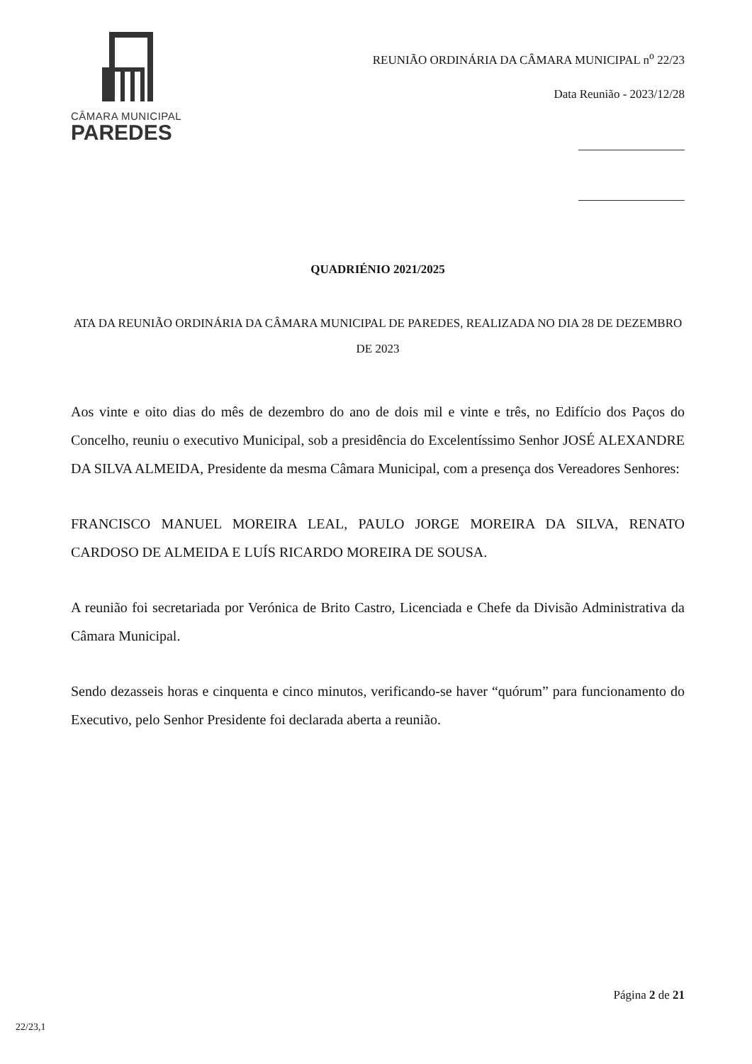CÂMARA MUNICIPAL
PAREDES
REUNIÃO ORDINÁRIA DA CÂMARA MUNICIPAL n<sup>o</sup> 22/23
Data Reunião - 2023/12/28
QUADRIÉNIO 2021/2025
ATA DA REUNIÃO ORDINÁRIA DA CÂMARA MUNICIPAL DE PAREDES, REALIZADA NO DIA 28 DE DEZEMBRO DE 2023
Aos vinte e oito dias do mês de dezembro do ano de dois mil e vinte e três, no Edifício dos Paços do Concelho, reuniu o executivo Municipal, sob a presidência do Excelentíssimo Senhor JOSÉ ALEXANDRE DA SILVA ALMEIDA, Presidente da mesma Câmara Municipal, com a presença dos Vereadores Senhores:
FRANCISCO MANUEL MOREIRA LEAL, PAULO JORGE MOREIRA DA SILVA, RENATO CARDOSO DE ALMEIDA E LUÍS RICARDO MOREIRA DE SOUSA.
A reunião foi secretariada por Verónica de Brito Castro, Licenciada e Chefe da Divisão Administrativa da Câmara Municipal.
Sendo dezasseis horas e cinquenta e cinco minutos, verificando-se haver “quórum” para funcionamento do Executivo, pelo Senhor Presidente foi declarada aberta a reunião.
Página 2 de 21
22/23,1